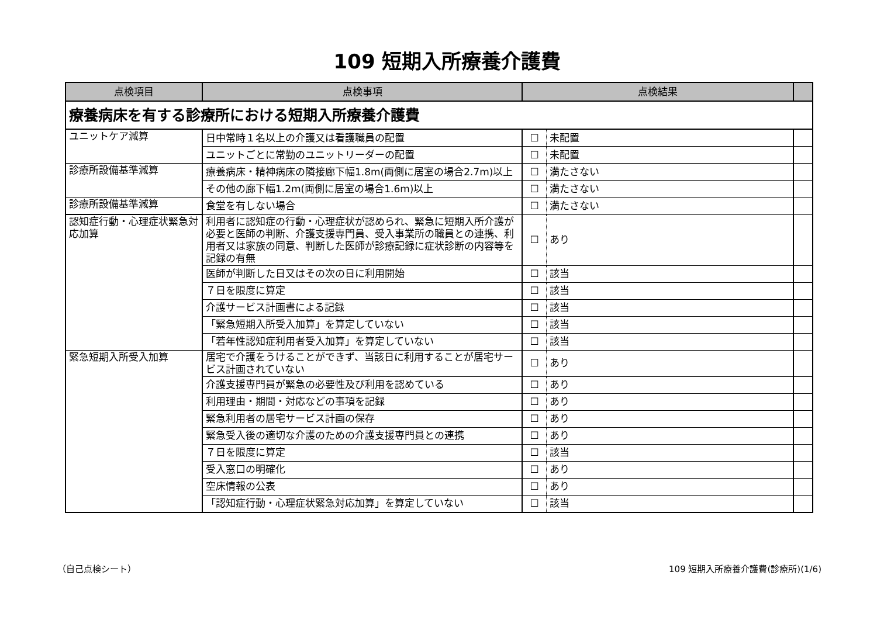109 短期入所療養介護費
| 点検項目 | 点検事項 | 点検結果 | | |
| --- | --- | --- | --- | --- |
| 療養病床を有する診療所における短期入所療養介護費 | | | | |
| ユニットケア減算 | 日中常時１名以上の介護又は看護職員の配置 | ☐ | 未配置 | |
| | ユニットごとに常勤のユニットリーダーの配置 | ☐ | 未配置 | |
| 診療所設備基準減算 | 療養病床・精神病床の隣接廊下幅1.8m(両側に居室の場合2.7m)以上 | ☐ | 満たさない | |
| | その他の廊下幅1.2m(両側に居室の場合1.6m)以上 | ☐ | 満たさない | |
| 診療所設備基準減算 | 食堂を有しない場合 | ☐ | 満たさない | |
| 認知症行動・心理症状緊急対応加算 | 利用者に認知症の行動・心理症状が認められ、緊急に短期入所介護が必要と医師の判断、介護支援専門員、受入事業所の職員との連携、利用者又は家族の同意、判断した医師が診療記録に症状診断の内容等を記録の有無 | ☐ | あり | |
| | 医師が判断した日又はその次の日に利用開始 | ☐ | 該当 | |
| | ７日を限度に算定 | ☐ | 該当 | |
| | 介護サービス計画書による記録 | ☐ | 該当 | |
| | 「緊急短期入所受入加算」を算定していない | ☐ | 該当 | |
| | 「若年性認知症利用者受入加算」を算定していない | ☐ | 該当 | |
| 緊急短期入所受入加算 | 居宅で介護をうけることができず、当該日に利用することが居宅サービス計画されていない | ☐ | あり | |
| | 介護支援専門員が緊急の必要性及び利用を認めている | ☐ | あり | |
| | 利用理由・期間・対応などの事項を記録 | ☐ | あり | |
| | 緊急利用者の居宅サービス計画の保存 | ☐ | あり | |
| | 緊急受入後の適切な介護のための介護支援専門員との連携 | ☐ | あり | |
| | ７日を限度に算定 | ☐ | 該当 | |
| | 受入窓口の明確化 | ☐ | あり | |
| | 空床情報の公表 | ☐ | あり | |
| | 「認知症行動・心理症状緊急対応加算」を算定していない | ☐ | 該当 | |
（自己点検シート）
109 短期入所療養介護費(診療所)(1/6)